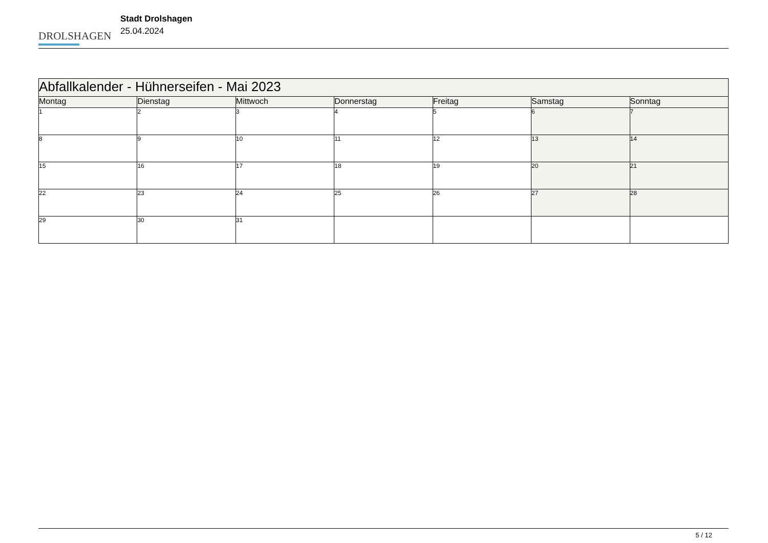DROLSHAGEN
Stadt Drolshagen
25.04.2024
| Abfallkalender - Hühnerseifen - Mai 2023 | | | | | | |
| --- | --- | --- | --- | --- | --- | --- |
| Montag | Dienstag | Mittwoch | Donnerstag | Freitag | Samstag | Sonntag |
| 1 | 2 | 3 | 4 | 5 | 6 | 7 |
| 8 | 9 | 10 | 11 | 12 | 13 | 14 |
| 15 | 16 | 17 | 18 | 19 | 20 | 21 |
| 22 | 23 | 24 | 25 | 26 | 27 | 28 |
| 29 | 30 | 31 | | | | |
5 / 12